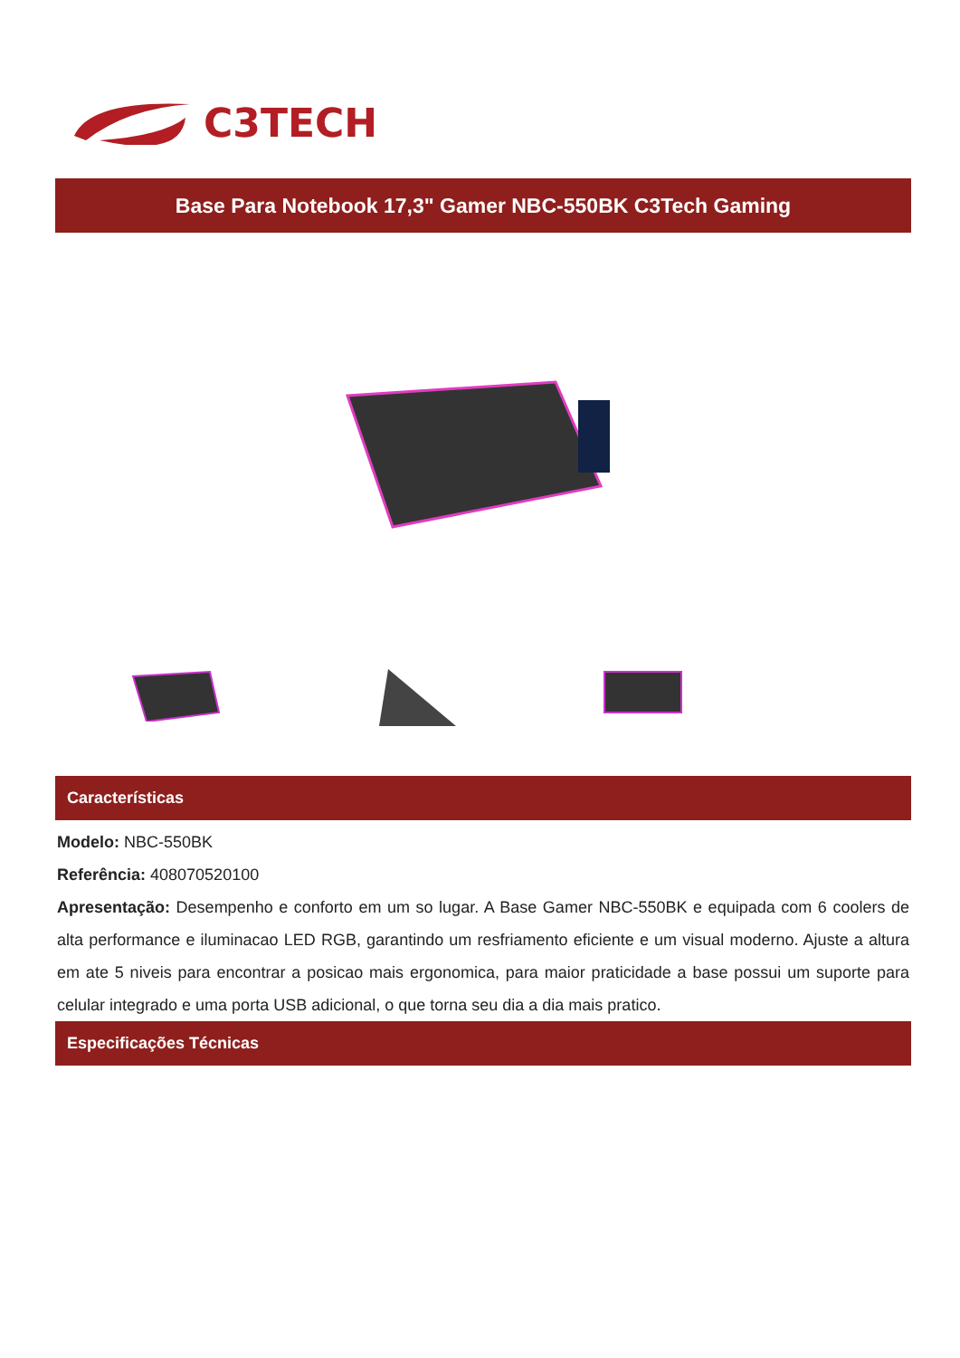C3TECH
Base Para Notebook 17,3" Gamer NBC-550BK C3Tech Gaming
Características
Modelo: NBC-550BK
Referência: 408070520100
Apresentação: Desempenho e conforto em um so lugar. A Base Gamer NBC-550BK e equipada com 6 coolers de alta performance e iluminacao LED RGB, garantindo um resfriamento eficiente e um visual moderno. Ajuste a altura em ate 5 niveis para encontrar a posicao mais ergonomica, para maior praticidade a base possui um suporte para celular integrado e uma porta USB adicional, o que torna seu dia a dia mais pratico.
Especificações Técnicas